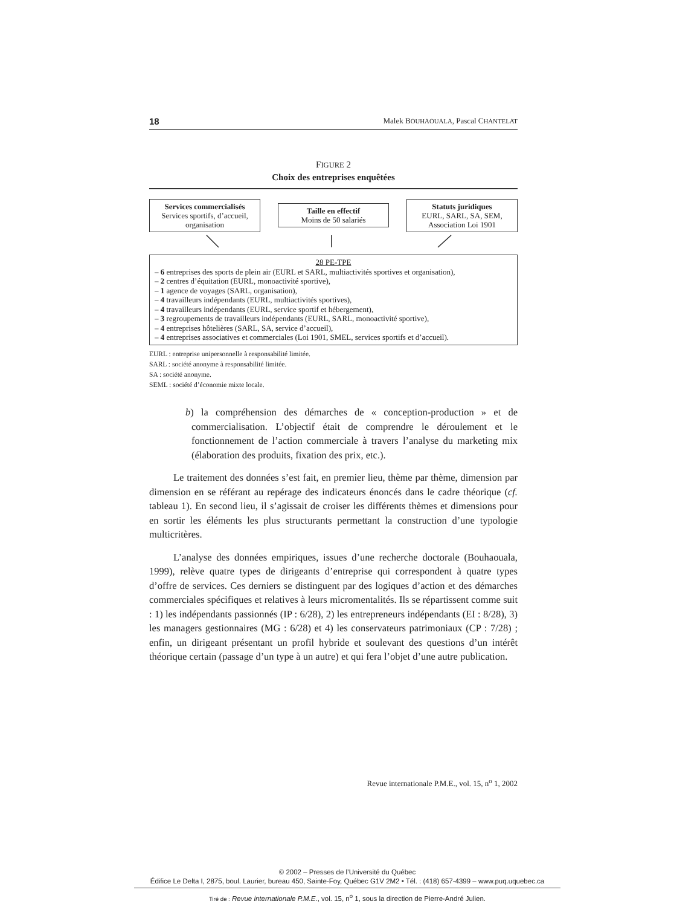18 Malek BOUHAOUALA, Pascal CHANTELAT
FIGURE 2
Choix des entreprises enquêtées
Services commercialisés
Services sportifs, d’accueil, organisation
Taille en effectif
Moins de 50 salariés
Statuts juridiques
EURL, SARL, SA, SEM, Association Loi 1901
28 PE-TPE
– 6 entreprises des sports de plein air (EURL et SARL, multiactivités sportives et organisation),
– 2 centres d’équitation (EURL, monoactivité sportive),
– 1 agence de voyages (SARL, organisation),
– 4 travailleurs indépendants (EURL, multiactivités sportives),
– 4 travailleurs indépendants (EURL, service sportif et hébergement),
– 3 regroupements de travailleurs indépendants (EURL, SARL, monoactivité sportive),
– 4 entreprises hôtelières (SARL, SA, service d’accueil),
– 4 entreprises associatives et commerciales (Loi 1901, SMEL, services sportifs et d’accueil).
EURL : entreprise unipersonnelle à responsabilité limitée.
SARL : société anonyme à responsabilité limitée.
SA : société anonyme.
SEML : société d’économie mixte locale.
b) la compréhension des démarches de « conception-production » et de commercialisation. L’objectif était de comprendre le déroulement et le fonctionnement de l’action commerciale à travers l’analyse du marketing mix (élaboration des produits, fixation des prix, etc.).
Le traitement des données s’est fait, en premier lieu, thème par thème, dimension par dimension en se référant au repérage des indicateurs énoncés dans le cadre théorique (cf. tableau 1). En second lieu, il s’agissait de croiser les différents thèmes et dimensions pour en sortir les éléments les plus structurants permettant la construction d’une typologie multicritères.
L’analyse des données empiriques, issues d’une recherche doctorale (Bouhaouala, 1999), relève quatre types de dirigeants d’entreprise qui correspondent à quatre types d’offre de services. Ces derniers se distinguent par des logiques d’action et des démarches commerciales spécifiques et relatives à leurs micromentalités. Ils se répartissent comme suit : 1) les indépendants passionnés (IP : 6/28), 2) les entrepreneurs indépendants (EI : 8/28), 3) les managers gestionnaires (MG : 6/28) et 4) les conservateurs patrimoniaux (CP : 7/28) ; enfin, un dirigeant présentant un profil hybride et soulevant des questions d’un intérêt théorique certain (passage d’un type à un autre) et qui fera l’objet d’une autre publication.
Revue internationale P.M.E., vol. 15, n<sup>o</sup> 1, 2002
© 2002 – Presses de l’Université du Québec
Édifice Le Delta I, 2875, boul. Laurier, bureau 450, Sainte-Foy, Québec G1V 2M2 • Tél. : (418) 657-4399 – www.puq.uquebec.ca
Tiré de : Revue internationale P.M.E., vol. 15, n<sup>o</sup> 1, sous la direction de Pierre-André Julien.